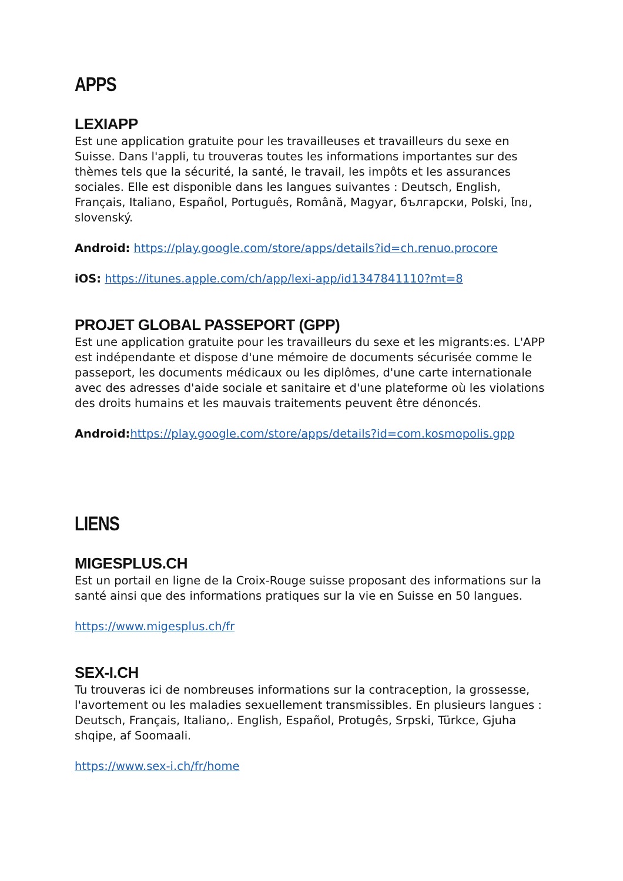APPS
LEXIAPP
Est une application gratuite pour les travailleuses et travailleurs du sexe en Suisse. Dans l'appli, tu trouveras toutes les informations importantes sur des thèmes tels que la sécurité, la santé, le travail, les impôts et les assurances sociales. Elle est disponible dans les langues suivantes : Deutsch, English, Français, Italiano, Español, Português, Română, Magyar, български, Polski, ไทย, slovenský.
Android: https://play.google.com/store/apps/details?id=ch.renuo.procore
iOS: https://itunes.apple.com/ch/app/lexi-app/id1347841110?mt=8
PROJET GLOBAL PASSEPORT (GPP)
Est une application gratuite pour les travailleurs du sexe et les migrants:es. L'APP est indépendante et dispose d'une mémoire de documents sécurisée comme le passeport, les documents médicaux ou les diplômes, d'une carte internationale avec des adresses d'aide sociale et sanitaire et d'une plateforme où les violations des droits humains et les mauvais traitements peuvent être dénoncés.
Android: https://play.google.com/store/apps/details?id=com.kosmopolis.gpp
LIENS
MIGESPLUS.CH
Est un portail en ligne de la Croix-Rouge suisse proposant des informations sur la santé ainsi que des informations pratiques sur la vie en Suisse en 50 langues.
https://www.migesplus.ch/fr
SEX-I.CH
Tu trouveras ici de nombreuses informations sur la contraception, la grossesse, l'avortement ou les maladies sexuellement transmissibles. En plusieurs langues : Deutsch, Français, Italiano,. English, Español, Protugês, Srpski, Türkce, Gjuha shqipe, af Soomaali.
https://www.sex-i.ch/fr/home